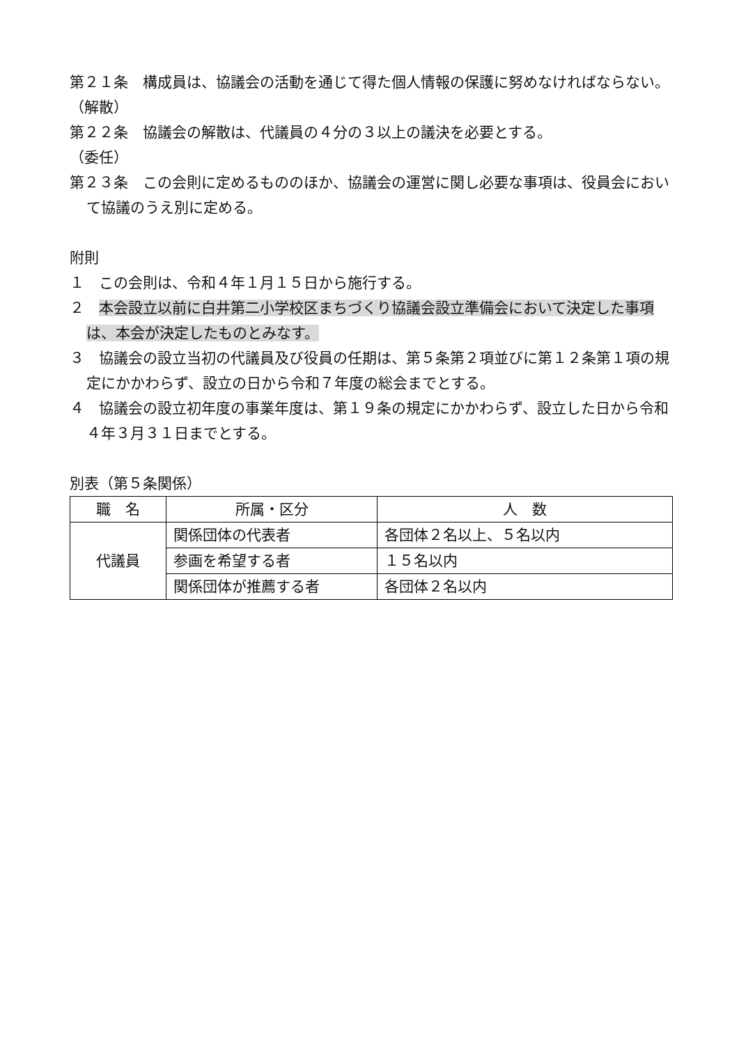第２１条　構成員は、協議会の活動を通じて得た個人情報の保護に努めなければならない。
（解散）
第２２条　協議会の解散は、代議員の４分の３以上の議決を必要とする。
（委任）
第２３条　この会則に定めるもののほか、協議会の運営に関し必要な事項は、役員会において協議のうえ別に定める。
附則
１　この会則は、令和４年１月１５日から施行する。
２　本会設立以前に白井第二小学校区まちづくり協議会設立準備会において決定した事項は、本会が決定したものとみなす。
３　協議会の設立当初の代議員及び役員の任期は、第５条第２項並びに第１２条第１項の規定にかかわらず、設立の日から令和７年度の総会までとする。
４　協議会の設立初年度の事業年度は、第１９条の規定にかかわらず、設立した日から令和４年３月３１日までとする。
別表（第５条関係）
| 職 名 | 所属・区分 | 人 数 |
| --- | --- | --- |
| 代議員 | 関係団体の代表者 | 各団体２名以上、５名以内 |
| | 参画を希望する者 | １５名以内 |
| | 関係団体が推薦する者 | 各団体２名以内 |